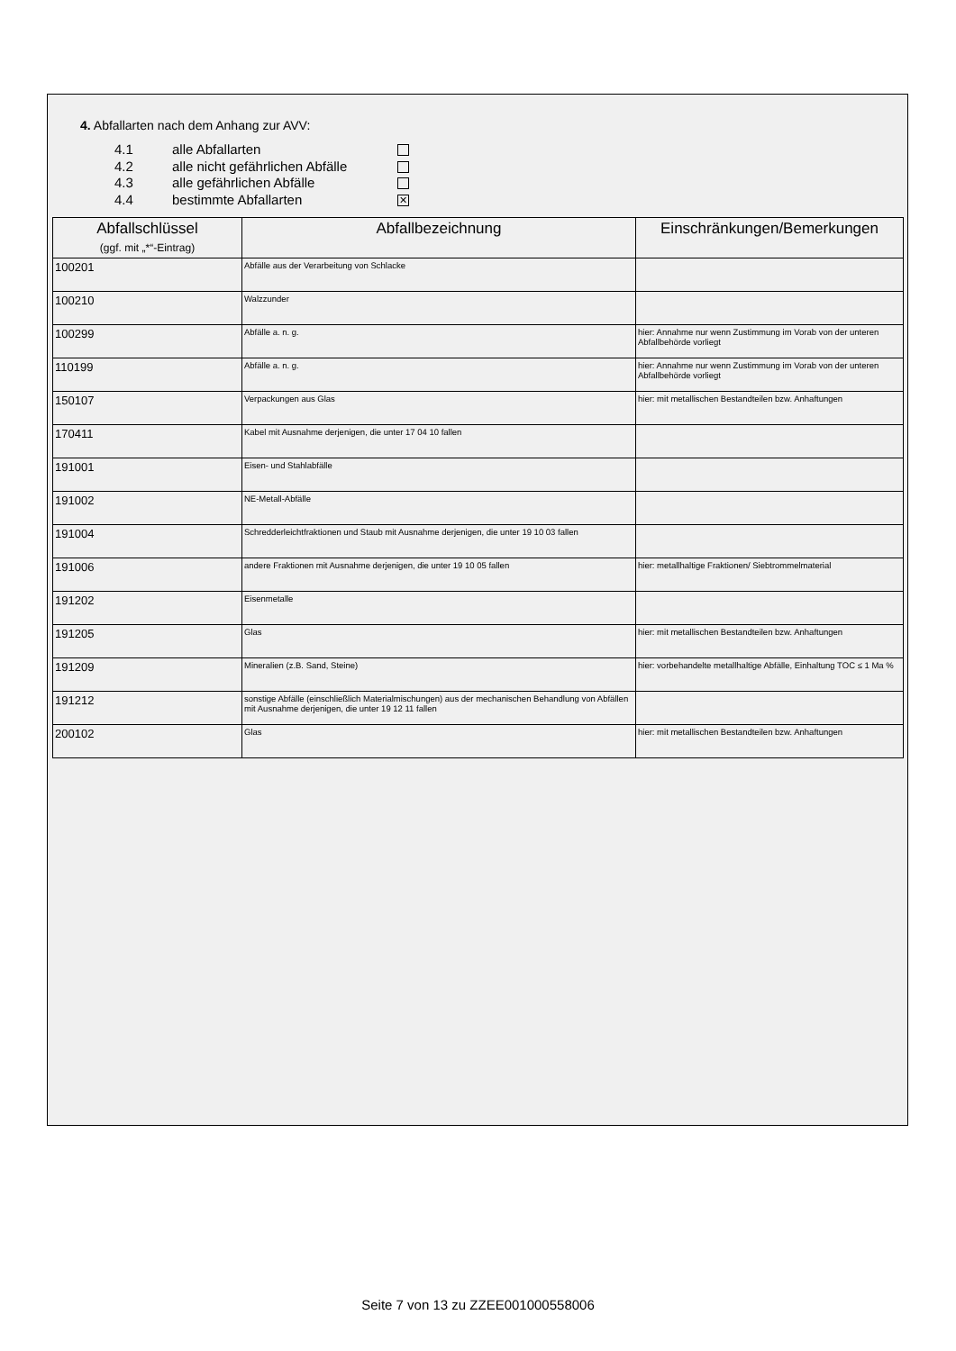4. Abfallarten nach dem Anhang zur AVV:
4.1 alle Abfallarten
4.2 alle nicht gefährlichen Abfälle
4.3 alle gefährlichen Abfälle
4.4 bestimmte Abfallarten ✕
| Abfallschlüssel (ggf. mit „*“-Eintrag) | Abfallbezeichnung | Einschränkungen/Bemerkungen |
| --- | --- | --- |
| 100201 | Abfälle aus der Verarbeitung von Schlacke | |
| 100210 | Walzzunder | |
| 100299 | Abfälle a. n. g. | hier: Annahme nur wenn Zustimmung im Vorab von der unteren Abfallbehörde vorliegt |
| 110199 | Abfälle a. n. g. | hier: Annahme nur wenn Zustimmung im Vorab von der unteren Abfallbehörde vorliegt |
| 150107 | Verpackungen aus Glas | hier: mit metallischen Bestandteilen bzw. Anhaftungen |
| 170411 | Kabel mit Ausnahme derjenigen, die unter 17 04 10 fallen | |
| 191001 | Eisen- und Stahlabfälle | |
| 191002 | NE-Metall-Abfälle | |
| 191004 | Schredderleichtfraktionen und Staub mit Ausnahme derjenigen, die unter 19 10 03 fallen | |
| 191006 | andere Fraktionen mit Ausnahme derjenigen, die unter 19 10 05 fallen | hier: metallhaltige Fraktionen/ Siebtrommelmaterial |
| 191202 | Eisenmetalle | |
| 191205 | Glas | hier: mit metallischen Bestandteilen bzw. Anhaftungen |
| 191209 | Mineralien (z.B. Sand, Steine) | hier: vorbehandelte metallhaltige Abfälle, Einhaltung TOC ≤ 1 Ma % |
| 191212 | sonstige Abfälle (einschließlich Materialmischungen) aus der mechanischen Behandlung von Abfällen mit Ausnahme derjenigen, die unter 19 12 11 fallen | |
| 200102 | Glas | hier: mit metallischen Bestandteilen bzw. Anhaftungen |
Seite 7 von 13 zu ZZEE001000558006